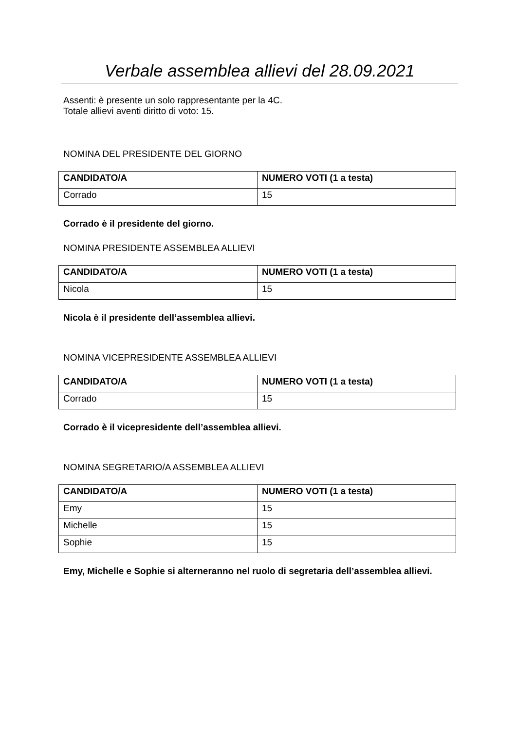Verbale assemblea allievi del 28.09.2021
Assenti: è presente un solo rappresentante per la 4C.
Totale allievi aventi diritto di voto: 15.
NOMINA DEL PRESIDENTE DEL GIORNO
| CANDIDATO/A | NUMERO VOTI (1 a testa) |
| --- | --- |
| Corrado | 15 |
Corrado è il presidente del giorno.
NOMINA PRESIDENTE ASSEMBLEA ALLIEVI
| CANDIDATO/A | NUMERO VOTI (1 a testa) |
| --- | --- |
| Nicola | 15 |
Nicola è il presidente dell’assemblea allievi.
NOMINA VICEPRESIDENTE ASSEMBLEA ALLIEVI
| CANDIDATO/A | NUMERO VOTI (1 a testa) |
| --- | --- |
| Corrado | 15 |
Corrado è il vicepresidente dell’assemblea allievi.
NOMINA SEGRETARIO/A ASSEMBLEA ALLIEVI
| CANDIDATO/A | NUMERO VOTI (1 a testa) |
| --- | --- |
| Emy | 15 |
| Michelle | 15 |
| Sophie | 15 |
Emy, Michelle e Sophie si alterneranno nel ruolo di segretaria dell’assemblea allievi.